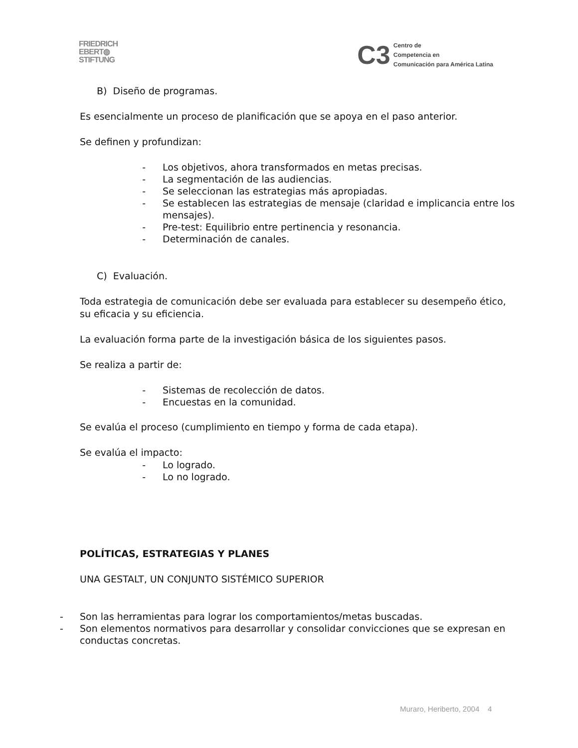FRIEDRICH
EBERT◍
STIFTUNG
C3
Centro de
Competencia en
Comunicación para América Latina
B) Diseño de programas.
Es esencialmente un proceso de planificación que se apoya en el paso anterior.
Se definen y profundizan:
- Los objetivos, ahora transformados en metas precisas.
- La segmentación de las audiencias.
- Se seleccionan las estrategias más apropiadas.
- Se establecen las estrategias de mensaje (claridad e implicancia entre los mensajes).
- Pre-test: Equilibrio entre pertinencia y resonancia.
- Determinación de canales.
C) Evaluación.
Toda estrategia de comunicación debe ser evaluada para establecer su desempeño ético, su eficacia y su eficiencia.
La evaluación forma parte de la investigación básica de los siguientes pasos.
Se realiza a partir de:
- Sistemas de recolección de datos.
- Encuestas en la comunidad.
Se evalúa el proceso (cumplimiento en tiempo y forma de cada etapa).
Se evalúa el impacto:
- Lo logrado.
- Lo no logrado.
POLÍTICAS, ESTRATEGIAS Y PLANES
UNA GESTALT, UN CONJUNTO SISTÉMICO SUPERIOR
- Son las herramientas para lograr los comportamientos/metas buscadas.
- Son elementos normativos para desarrollar y consolidar convicciones que se expresan en conductas concretas.
Muraro, Heriberto, 2004 4